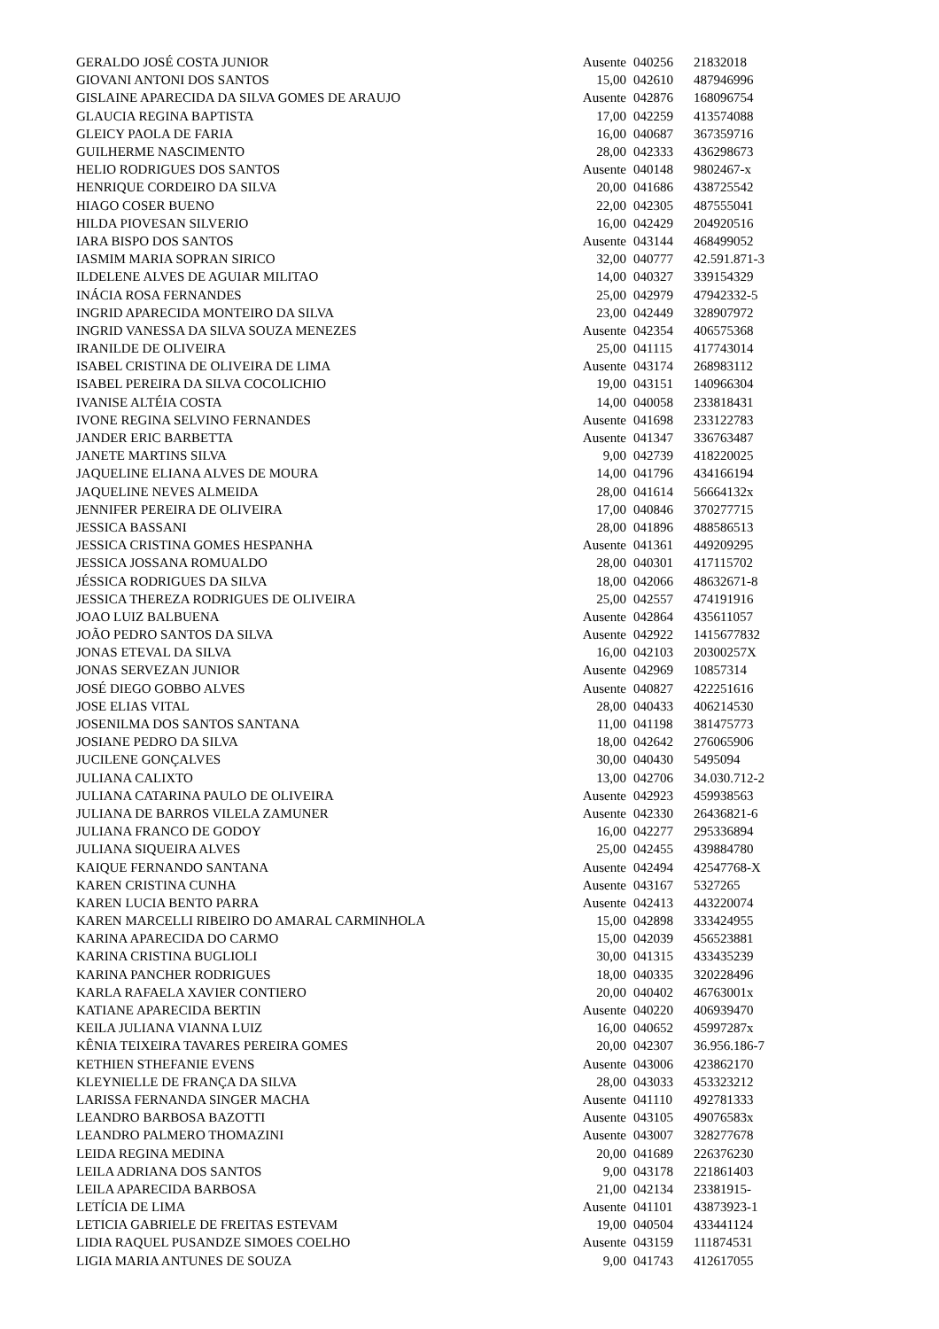| GERALDO JOSÉ COSTA JUNIOR | Ausente | 040256 | 21832018 |
| GIOVANI ANTONI DOS SANTOS | 15,00 | 042610 | 487946996 |
| GISLAINE APARECIDA DA SILVA GOMES DE ARAUJO | Ausente | 042876 | 168096754 |
| GLAUCIA REGINA BAPTISTA | 17,00 | 042259 | 413574088 |
| GLEICY PAOLA DE FARIA | 16,00 | 040687 | 367359716 |
| GUILHERME NASCIMENTO | 28,00 | 042333 | 436298673 |
| HELIO RODRIGUES DOS SANTOS | Ausente | 040148 | 9802467-x |
| HENRIQUE CORDEIRO DA SILVA | 20,00 | 041686 | 438725542 |
| HIAGO COSER BUENO | 22,00 | 042305 | 487555041 |
| HILDA PIOVESAN SILVERIO | 16,00 | 042429 | 204920516 |
| IARA BISPO DOS SANTOS | Ausente | 043144 | 468499052 |
| IASMIM MARIA SOPRAN SIRICO | 32,00 | 040777 | 42.591.871-3 |
| ILDELENE ALVES DE AGUIAR MILITAO | 14,00 | 040327 | 339154329 |
| INÁCIA ROSA FERNANDES | 25,00 | 042979 | 47942332-5 |
| INGRID APARECIDA MONTEIRO DA SILVA | 23,00 | 042449 | 328907972 |
| INGRID VANESSA DA SILVA SOUZA MENEZES | Ausente | 042354 | 406575368 |
| IRANILDE DE OLIVEIRA | 25,00 | 041115 | 417743014 |
| ISABEL CRISTINA DE OLIVEIRA DE LIMA | Ausente | 043174 | 268983112 |
| ISABEL PEREIRA DA SILVA COCOLICHIO | 19,00 | 043151 | 140966304 |
| IVANISE ALTÉIA COSTA | 14,00 | 040058 | 233818431 |
| IVONE REGINA SELVINO FERNANDES | Ausente | 041698 | 233122783 |
| JANDER ERIC BARBETTA | Ausente | 041347 | 336763487 |
| JANETE MARTINS SILVA | 9,00 | 042739 | 418220025 |
| JAQUELINE ELIANA ALVES DE MOURA | 14,00 | 041796 | 434166194 |
| JAQUELINE NEVES ALMEIDA | 28,00 | 041614 | 56664132x |
| JENNIFER PEREIRA DE OLIVEIRA | 17,00 | 040846 | 370277715 |
| JESSICA BASSANI | 28,00 | 041896 | 488586513 |
| JESSICA CRISTINA GOMES HESPANHA | Ausente | 041361 | 449209295 |
| JESSICA JOSSANA ROMUALDO | 28,00 | 040301 | 417115702 |
| JÉSSICA RODRIGUES DA SILVA | 18,00 | 042066 | 48632671-8 |
| JESSICA THEREZA RODRIGUES DE OLIVEIRA | 25,00 | 042557 | 474191916 |
| JOAO LUIZ BALBUENA | Ausente | 042864 | 435611057 |
| JOÃO PEDRO SANTOS DA SILVA | Ausente | 042922 | 1415677832 |
| JONAS ETEVAL DA SILVA | 16,00 | 042103 | 20300257X |
| JONAS SERVEZAN JUNIOR | Ausente | 042969 | 10857314 |
| JOSÉ DIEGO GOBBO ALVES | Ausente | 040827 | 422251616 |
| JOSE ELIAS VITAL | 28,00 | 040433 | 406214530 |
| JOSENILMA DOS SANTOS SANTANA | 11,00 | 041198 | 381475773 |
| JOSIANE PEDRO DA SILVA | 18,00 | 042642 | 276065906 |
| JUCILENE GONÇALVES | 30,00 | 040430 | 5495094 |
| JULIANA CALIXTO | 13,00 | 042706 | 34.030.712-2 |
| JULIANA CATARINA PAULO DE OLIVEIRA | Ausente | 042923 | 459938563 |
| JULIANA DE BARROS VILELA ZAMUNER | Ausente | 042330 | 26436821-6 |
| JULIANA FRANCO DE GODOY | 16,00 | 042277 | 295336894 |
| JULIANA SIQUEIRA ALVES | 25,00 | 042455 | 439884780 |
| KAIQUE FERNANDO SANTANA | Ausente | 042494 | 42547768-X |
| KAREN CRISTINA CUNHA | Ausente | 043167 | 5327265 |
| KAREN LUCIA BENTO PARRA | Ausente | 042413 | 443220074 |
| KAREN MARCELLI RIBEIRO DO AMARAL CARMINHOLA | 15,00 | 042898 | 333424955 |
| KARINA APARECIDA DO CARMO | 15,00 | 042039 | 456523881 |
| KARINA CRISTINA BUGLIOLI | 30,00 | 041315 | 433435239 |
| KARINA PANCHER RODRIGUES | 18,00 | 040335 | 320228496 |
| KARLA RAFAELA XAVIER CONTIERO | 20,00 | 040402 | 46763001x |
| KATIANE APARECIDA BERTIN | Ausente | 040220 | 406939470 |
| KEILA JULIANA VIANNA LUIZ | 16,00 | 040652 | 45997287x |
| KÊNIA TEIXEIRA TAVARES PEREIRA GOMES | 20,00 | 042307 | 36.956.186-7 |
| KETHIEN STHEFANIE EVENS | Ausente | 043006 | 423862170 |
| KLEYNIELLE DE FRANÇA DA SILVA | 28,00 | 043033 | 453323212 |
| LARISSA FERNANDA SINGER MACHA | Ausente | 041110 | 492781333 |
| LEANDRO BARBOSA BAZOTTI | Ausente | 043105 | 49076583x |
| LEANDRO PALMERO THOMAZINI | Ausente | 043007 | 328277678 |
| LEIDA REGINA MEDINA | 20,00 | 041689 | 226376230 |
| LEILA ADRIANA DOS SANTOS | 9,00 | 043178 | 221861403 |
| LEILA APARECIDA BARBOSA | 21,00 | 042134 | 23381915- |
| LETÍCIA DE LIMA | Ausente | 041101 | 43873923-1 |
| LETICIA GABRIELE DE FREITAS ESTEVAM | 19,00 | 040504 | 433441124 |
| LIDIA RAQUEL PUSANDZE SIMOES COELHO | Ausente | 043159 | 111874531 |
| LIGIA MARIA ANTUNES DE SOUZA | 9,00 | 041743 | 412617055 |